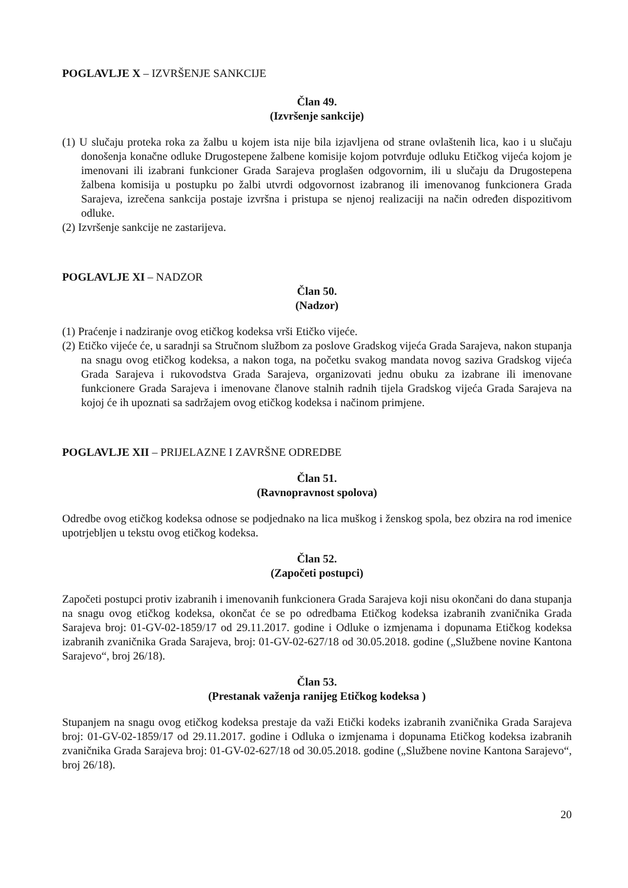POGLAVLJE X – IZVRŠENJE SANKCIJE
Član 49.
(Izvršenje sankcije)
(1) U slučaju proteka roka za žalbu u kojem ista nije bila izjavljena od strane ovlaštenih lica, kao i u slučaju donošenja konačne odluke Drugostepene žalbene komisije kojom potvrđuje odluku Etičkog vijeća kojom je imenovani ili izabrani funkcioner Grada Sarajeva proglašen odgovornim, ili u slučaju da Drugostepena žalbena komisija u postupku po žalbi utvrdi odgovornost izabranog ili imenovanog funkcionera Grada Sarajeva, izrečena sankcija postaje izvršna i pristupa se njenoj realizaciji na način određen dispozitivom odluke.
(2) Izvršenje sankcije ne zastarijeva.
POGLAVLJE XI – NADZOR
Član 50.
(Nadzor)
(1) Praćenje i nadziranje ovog etičkog kodeksa vrši Etičko vijeće.
(2) Etičko vijeće će, u saradnji sa Stručnom službom za poslove Gradskog vijeća Grada Sarajeva, nakon stupanja na snagu ovog etičkog kodeksa, a nakon toga, na početku svakog mandata novog saziva Gradskog vijeća Grada Sarajeva i rukovodstva Grada Sarajeva, organizovati jednu obuku za izabrane ili imenovane funkcionere Grada Sarajeva i imenovane članove stalnih radnih tijela Gradskog vijeća Grada Sarajeva na kojoj će ih upoznati sa sadržajem ovog etičkog kodeksa i načinom primjene.
POGLAVLJE XII – PRIJELAZNE I ZAVRŠNE ODREDBE
Član 51.
(Ravnopravnost spolova)
Odredbe ovog etičkog kodeksa odnose se podjednako na lica muškog i ženskog spola, bez obzira na rod imenice upotrjebljen u tekstu ovog etičkog kodeksa.
Član 52.
(Započeti postupci)
Započeti postupci protiv izabranih i imenovanih funkcionera Grada Sarajeva koji nisu okončani do dana stupanja na snagu ovog etičkog kodeksa, okončat će se po odredbama Etičkog kodeksa izabranih zvaničnika Grada Sarajeva broj: 01-GV-02-1859/17 od 29.11.2017. godine i Odluke o izmjenama i dopunama Etičkog kodeksa izabranih zvaničnika Grada Sarajeva, broj: 01-GV-02-627/18 od 30.05.2018. godine („Službene novine Kantona Sarajevo“, broj 26/18).
Član 53.
(Prestanak važenja ranijeg Etičkog kodeksa )
Stupanjem na snagu ovog etičkog kodeksa prestaje da važi Etički kodeks izabranih zvaničnika Grada Sarajeva broj: 01-GV-02-1859/17 od 29.11.2017. godine i Odluka o izmjenama i dopunama Etičkog kodeksa izabranih zvaničnika Grada Sarajeva broj: 01-GV-02-627/18 od 30.05.2018. godine („Službene novine Kantona Sarajevo“, broj 26/18).
20